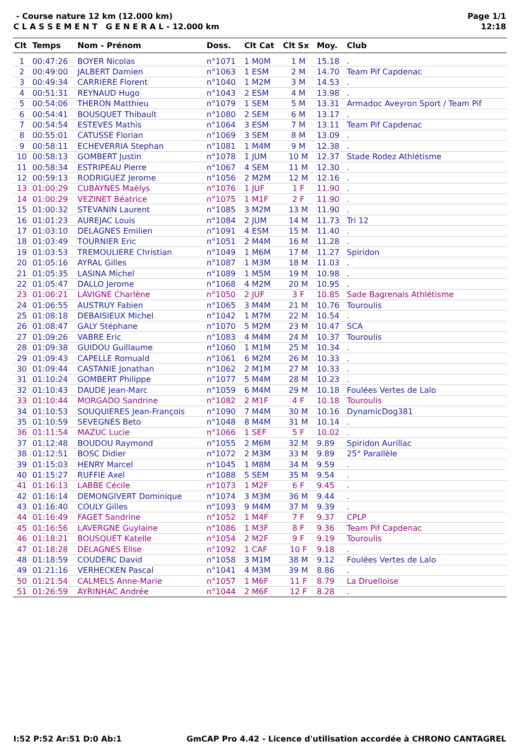- Course nature 12 km (12.000 km)
C L A S S E M E N T G E N E R A L - 12.000 km
Page 1/1
12:18
| Clt | Temps | Nom - Prénom | Doss. | Clt Cat | Clt Sx | Moy. | Club |
| --- | --- | --- | --- | --- | --- | --- | --- |
| 1 | 00:47:26 | BOYER Nicolas | n°1071 | 1 M0M | 1 M | 15.18 | . |
| 2 | 00:49:00 | JALBERT Damien | n°1063 | 1 ESM | 2 M | 14.70 | Team Pif Capdenac |
| 3 | 00:49:34 | CARRIERE Florent | n°1040 | 1 M2M | 3 M | 14.53 | . |
| 4 | 00:51:31 | REYNAUD Hugo | n°1043 | 2 ESM | 4 M | 13.98 | . |
| 5 | 00:54:06 | THERON Matthieu | n°1079 | 1 SEM | 5 M | 13.31 | Armadoc Aveyron Sport / Team Pif |
| 6 | 00:54:41 | BOUSQUET Thibault | n°1080 | 2 SEM | 6 M | 13.17 | . |
| 7 | 00:54:54 | ESTEVES Mathis | n°1064 | 3 ESM | 7 M | 13.11 | Team Pif Capdenac |
| 8 | 00:55:01 | CATUSSE Florian | n°1069 | 3 SEM | 8 M | 13.09 | . |
| 9 | 00:58:11 | ECHEVERRIA Stephan | n°1081 | 1 M4M | 9 M | 12.38 | . |
| 10 | 00:58:13 | GOMBERT Justin | n°1078 | 1 JUM | 10 M | 12.37 | Stade Rodez Athlétisme |
| 11 | 00:58:34 | ESTRIPEAU Pierre | n°1067 | 4 SEM | 11 M | 12.30 | . |
| 12 | 00:59:13 | RODRIGUEZ Jerome | n°1056 | 2 M2M | 12 M | 12.16 | . |
| 13 | 01:00:29 | CUBAYNES Maëlys | n°1076 | 1 JUF | 1 F | 11.90 | . |
| 14 | 01:00:29 | VEZINET Béatrice | n°1075 | 1 M1F | 2 F | 11.90 | . |
| 15 | 01:00:32 | STEVANIN Laurent | n°1085 | 3 M2M | 13 M | 11.90 | . |
| 16 | 01:01:23 | AUREJAC Louis | n°1084 | 2 JUM | 14 M | 11.73 | Tri 12 |
| 17 | 01:03:10 | DELAGNES Emilien | n°1091 | 4 ESM | 15 M | 11.40 | . |
| 18 | 01:03:49 | TOURNIER Eric | n°1051 | 2 M4M | 16 M | 11.28 | . |
| 19 | 01:03:53 | TREMOULIERE Christian | n°1049 | 1 M6M | 17 M | 11.27 | Spiridon |
| 20 | 01:05:16 | AYRAL Gilles | n°1087 | 1 M3M | 18 M | 11.03 | . |
| 21 | 01:05:35 | LASINA Michel | n°1089 | 1 M5M | 19 M | 10.98 | . |
| 22 | 01:05:47 | DALLO Jerome | n°1068 | 4 M2M | 20 M | 10.95 | . |
| 23 | 01:06:21 | LAVIGNE Charlène | n°1050 | 2 JUF | 3 F | 10.85 | Sade Bagrenais Athlétisme |
| 24 | 01:06:55 | AUSTRUY Fabien | n°1065 | 3 M4M | 21 M | 10.76 | Touroulis |
| 25 | 01:08:18 | DEBAISIEUX Michel | n°1042 | 1 M7M | 22 M | 10.54 | . |
| 26 | 01:08:47 | GALY Stéphane | n°1070 | 5 M2M | 23 M | 10.47 | SCA |
| 27 | 01:09:26 | VABRE Eric | n°1083 | 4 M4M | 24 M | 10.37 | Touroulis |
| 28 | 01:09:38 | GUIDOU Guillaume | n°1060 | 1 M1M | 25 M | 10.34 | . |
| 29 | 01:09:43 | CAPELLE Romuald | n°1061 | 6 M2M | 26 M | 10.33 | . |
| 30 | 01:09:44 | CASTANIE Jonathan | n°1062 | 2 M1M | 27 M | 10.33 | . |
| 31 | 01:10:24 | GOMBERT Philippe | n°1077 | 5 M4M | 28 M | 10.23 | . |
| 32 | 01:10:43 | DAUDE Jean-Marc | n°1059 | 6 M4M | 29 M | 10.18 | Foulées Vertes de Lalo |
| 33 | 01:10:44 | MORGADO Sandrine | n°1082 | 2 M1F | 4 F | 10.18 | Touroulis |
| 34 | 01:10:53 | SOUQUIERES Jean-François | n°1090 | 7 M4M | 30 M | 10.16 | DynamicDog381 |
| 35 | 01:10:59 | SEVEGNES Beto | n°1048 | 8 M4M | 31 M | 10.14 | . |
| 36 | 01:11:54 | MAZUC Lucie | n°1066 | 1 SEF | 5 F | 10.02 | . |
| 37 | 01:12:48 | BOUDOU Raymond | n°1055 | 2 M6M | 32 M | 9.89 | Spiridon Aurillac |
| 38 | 01:12:51 | BOSC Didier | n°1072 | 2 M3M | 33 M | 9.89 | 25° Parallèle |
| 39 | 01:15:03 | HENRY Marcel | n°1045 | 1 M8M | 34 M | 9.59 | . |
| 40 | 01:15:27 | RUFFIE Axel | n°1088 | 5 SEM | 35 M | 9.54 | . |
| 41 | 01:16:13 | LABBE Cécile | n°1073 | 1 M2F | 6 F | 9.45 | . |
| 42 | 01:16:14 | DEMONGIVERT Dominique | n°1074 | 3 M3M | 36 M | 9.44 | . |
| 43 | 01:16:40 | COULY Gilles | n°1093 | 9 M4M | 37 M | 9.39 | . |
| 44 | 01:16:49 | FAGET Sandrine | n°1052 | 1 M4F | 7 F | 9.37 | CPLP |
| 45 | 01:16:56 | LAVERGNE Guylaine | n°1086 | 1 M3F | 8 F | 9.36 | Team Pif Capdenac |
| 46 | 01:18:21 | BOUSQUET Katelle | n°1054 | 2 M2F | 9 F | 9.19 | Touroulis |
| 47 | 01:18:28 | DELAGNES Elise | n°1092 | 1 CAF | 10 F | 9.18 | . |
| 48 | 01:18:59 | COUDERC David | n°1058 | 3 M1M | 38 M | 9.12 | Foulées Vertes de Lalo |
| 49 | 01:21:16 | VERHECKEN Pascal | n°1041 | 4 M3M | 39 M | 8.86 | . |
| 50 | 01:21:54 | CALMELS Anne-Marie | n°1057 | 1 M6F | 11 F | 8.79 | La Druelloise |
| 51 | 01:26:59 | AYRINHAC Andrée | n°1044 | 2 M6F | 12 F | 8.28 | . |
I:52 P:52 Ar:51 D:0 Ab:1 GmCAP Pro 4.42 - Licence d'utilisation accordée à CHRONO CANTAGREL